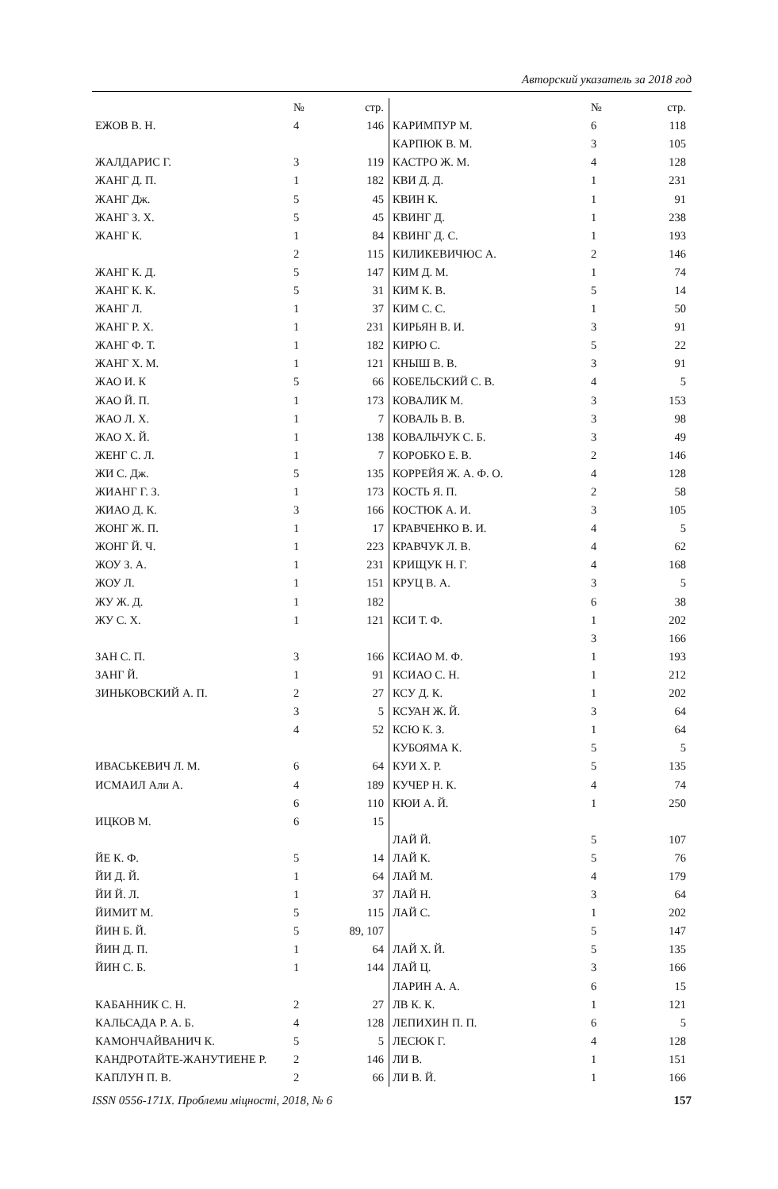Авторский указатель за 2018 год
| | № | стр. |
| --- | --- | --- |
| ЕЖОВ В. Н. | 4 | 146 |
| ЖАЛДАРИС Г. | 3 | 119 |
| ЖАНГ Д. П. | 1 | 182 |
| ЖАНГ Дж. | 5 | 45 |
| ЖАНГ З. Х. | 5 | 45 |
| ЖАНГ К. | 1 | 84 |
| | 2 | 115 |
| ЖАНГ К. Д. | 5 | 147 |
| ЖАНГ К. К. | 5 | 31 |
| ЖАНГ Л. | 1 | 37 |
| ЖАНГ Р. Х. | 1 | 231 |
| ЖАНГ Ф. Т. | 1 | 182 |
| ЖАНГ Х. М. | 1 | 121 |
| ЖАО И. К | 5 | 66 |
| ЖАО Й. П. | 1 | 173 |
| ЖАО Л. Х. | 1 | 7 |
| ЖАО Х. Й. | 1 | 138 |
| ЖЕНГ С. Л. | 1 | 7 |
| ЖИ С. Дж. | 5 | 135 |
| ЖИАНГ Г. З. | 1 | 173 |
| ЖИАО Д. К. | 3 | 166 |
| ЖОНГ Ж. П. | 1 | 17 |
| ЖОНГ Й. Ч. | 1 | 223 |
| ЖОУ З. А. | 1 | 231 |
| ЖОУ Л. | 1 | 151 |
| ЖУ Ж. Д. | 1 | 182 |
| ЖУ С. Х. | 1 | 121 |
| ЗАН С. П. | 3 | 166 |
| ЗАНГ Й. | 1 | 91 |
| ЗИНЬКОВСКИЙ А. П. | 2 | 27 |
| | 3 | 5 |
| | 4 | 52 |
| ИВАСЬКЕВИЧ Л. М. | 6 | 64 |
| ИСМАИЛ Али А. | 4 | 189 |
| | 6 | 110 |
| ИЦКОВ М. | 6 | 15 |
| ЙЕ К. Ф. | 5 | 14 |
| ЙИ Д. Й. | 1 | 64 |
| ЙИ Й. Л. | 1 | 37 |
| ЙИМИТ М. | 5 | 115 |
| ЙИН Б. Й. | 5 | 89, 107 |
| ЙИН Д. П. | 1 | 64 |
| ЙИН С. Б. | 1 | 144 |
| КАБАННИК С. Н. | 2 | 27 |
| КАЛЬСАДА Р. А. Б. | 4 | 128 |
| КАМОНЧАЙВАНИЧ К. | 5 | 5 |
| КАНДРОТАЙТЕ-ЖАНУТИЕНЕ Р. | 2 | 146 |
| КАПЛУН П. В. | 2 | 66 |
| | № | стр. |
| --- | --- | --- |
| КАРИМПУР М. | 6 | 118 |
| КАРПЮК В. М. | 3 | 105 |
| КАСТРО Ж. М. | 4 | 128 |
| КВИ Д. Д. | 1 | 231 |
| КВИН К. | 1 | 91 |
| КВИНГ Д. | 1 | 238 |
| КВИНГ Д. С. | 1 | 193 |
| КИЛИКЕВИЧЮС А. | 2 | 146 |
| КИМ Д. М. | 1 | 74 |
| КИМ К. В. | 5 | 14 |
| КИМ С. С. | 1 | 50 |
| КИРЬЯН В. И. | 3 | 91 |
| КИРЮ С. | 5 | 22 |
| КНЫШ В. В. | 3 | 91 |
| КОБЕЛЬСКИЙ С. В. | 4 | 5 |
| КОВАЛИК М. | 3 | 153 |
| КОВАЛЬ В. В. | 3 | 98 |
| КОВАЛЬЧУК С. Б. | 3 | 49 |
| КОРОБКО Е. В. | 2 | 146 |
| КОРРЕЙЯ Ж. А. Ф. О. | 4 | 128 |
| КОСТЬ Я. П. | 2 | 58 |
| КОСТЮК А. И. | 3 | 105 |
| КРАВЧЕНКО В. И. | 4 | 5 |
| КРАВЧУК Л. В. | 4 | 62 |
| КРИЩУК Н. Г. | 4 | 168 |
| КРУЦ В. А. | 3 | 5 |
| | 6 | 38 |
| КСИ Т. Ф. | 1 | 202 |
| | 3 | 166 |
| КСИАО М. Ф. | 1 | 193 |
| КСИАО С. Н. | 1 | 212 |
| КСУ Д. К. | 1 | 202 |
| КСУАН Ж. Й. | 3 | 64 |
| КСЮ К. З. | 1 | 64 |
| КУБОЯМА К. | 5 | 5 |
| КУИ Х. Р. | 5 | 135 |
| КУЧЕР Н. К. | 4 | 74 |
| КЮИ А. Й. | 1 | 250 |
| ЛАЙ Й. | 5 | 107 |
| ЛАЙ К. | 5 | 76 |
| ЛАЙ М. | 4 | 179 |
| ЛАЙ Н. | 3 | 64 |
| ЛАЙ С. | 1 | 202 |
| | 5 | 147 |
| ЛАЙ Х. Й. | 5 | 135 |
| ЛАЙ Ц. | 3 | 166 |
| ЛАРИН А. А. | 6 | 15 |
| ЛВ К. К. | 1 | 121 |
| ЛЕПИХИН П. П. | 6 | 5 |
| ЛЕСЮК Г. | 4 | 128 |
| ЛИ В. | 1 | 151 |
| ЛИ В. Й. | 1 | 166 |
ISSN 0556-171X. Проблеми міцності, 2018, № 6 157